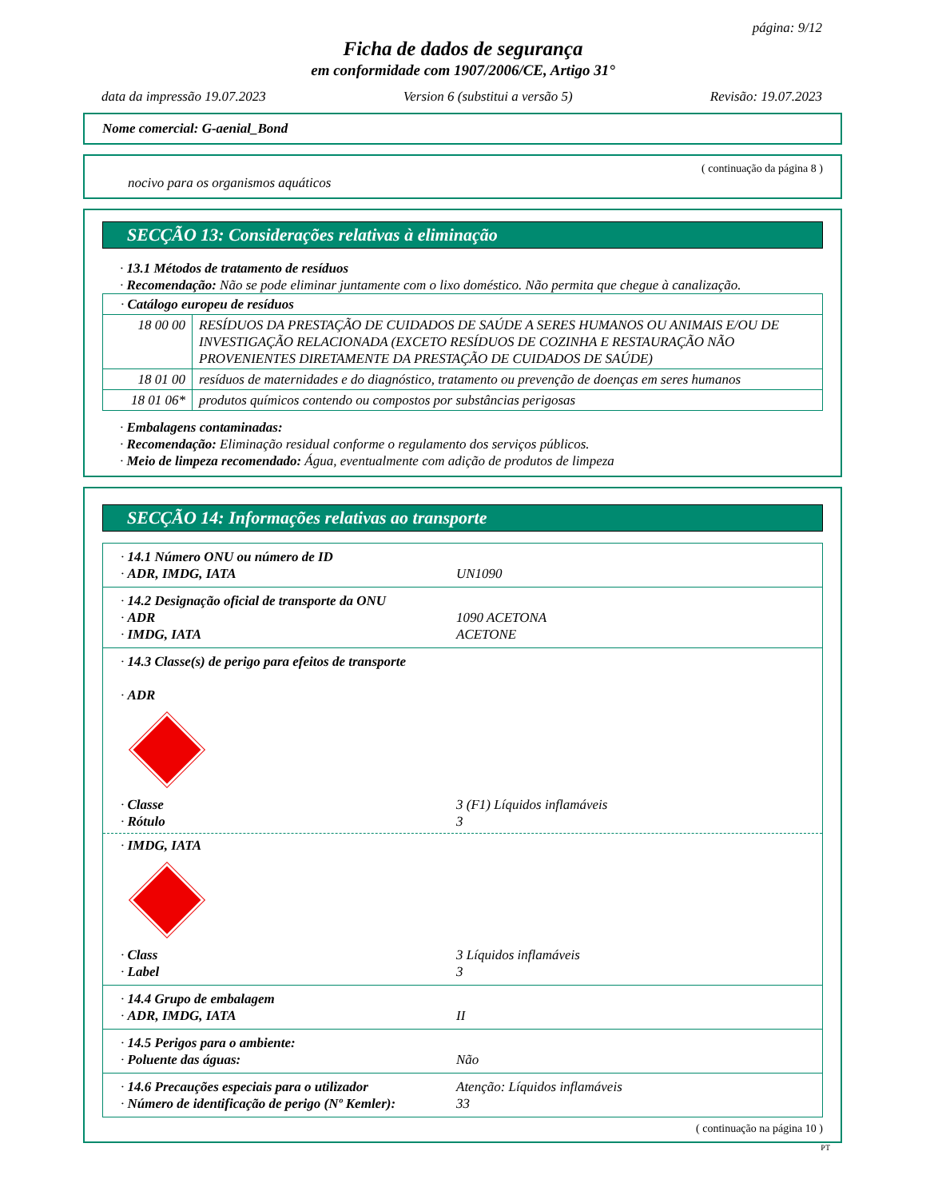página: 9/12
Ficha de dados de segurança
em conformidade com 1907/2006/CE, Artigo 31°
data da impressão 19.07.2023 Version 6 (substitui a versão 5) Revisão: 19.07.2023
Nome comercial: G-aenial_Bond
( continuação da página 8 )
nocivo para os organismos aquáticos
SECÇÃO 13: Considerações relativas à eliminação
· 13.1 Métodos de tratamento de resíduos
· Recomendação: Não se pode eliminar juntamente com o lixo doméstico. Não permita que chegue à canalização.
| · Catálogo europeu de resíduos | |
| 18 00 00 | RESÍDUOS DA PRESTAÇÃO DE CUIDADOS DE SAÚDE A SERES HUMANOS OU ANIMAIS E/OU DE INVESTIGAÇÃO RELACIONADA (EXCETO RESÍDUOS DE COZINHA E RESTAURAÇÃO NÃO PROVENIENTES DIRETAMENTE DA PRESTAÇÃO DE CUIDADOS DE SAÚDE) |
| 18 01 00 | resíduos de maternidades e do diagnóstico, tratamento ou prevenção de doenças em seres humanos |
| 18 01 06* | produtos químicos contendo ou compostos por substâncias perigosas |
· Embalagens contaminadas:
· Recomendação: Eliminação residual conforme o regulamento dos serviços públicos.
· Meio de limpeza recomendado: Água, eventualmente com adição de produtos de limpeza
SECÇÃO 14: Informações relativas ao transporte
| · 14.1 Número ONU ou número de ID · ADR, IMDG, IATA UN1090 |
| · 14.2 Designação oficial de transporte da ONU · ADR 1090 ACETONA · IMDG, IATA ACETONE |
| · 14.3 Classe(s) de perigo para efeitos de transporte · ADR · Classe 3 (F1) Líquidos inflamáveis · Rótulo 3 · IMDG, IATA · Class 3 Líquidos inflamáveis · Label 3 |
| · 14.4 Grupo de embalagem · ADR, IMDG, IATA II |
| · 14.5 Perigos para o ambiente: · Poluente das águas: Não |
| · 14.6 Precauções especiais para o utilizador Atenção: Líquidos inflamáveis · Número de identificação de perigo (Nº Kemler): 33 |
( continuação na página 10 )
PT